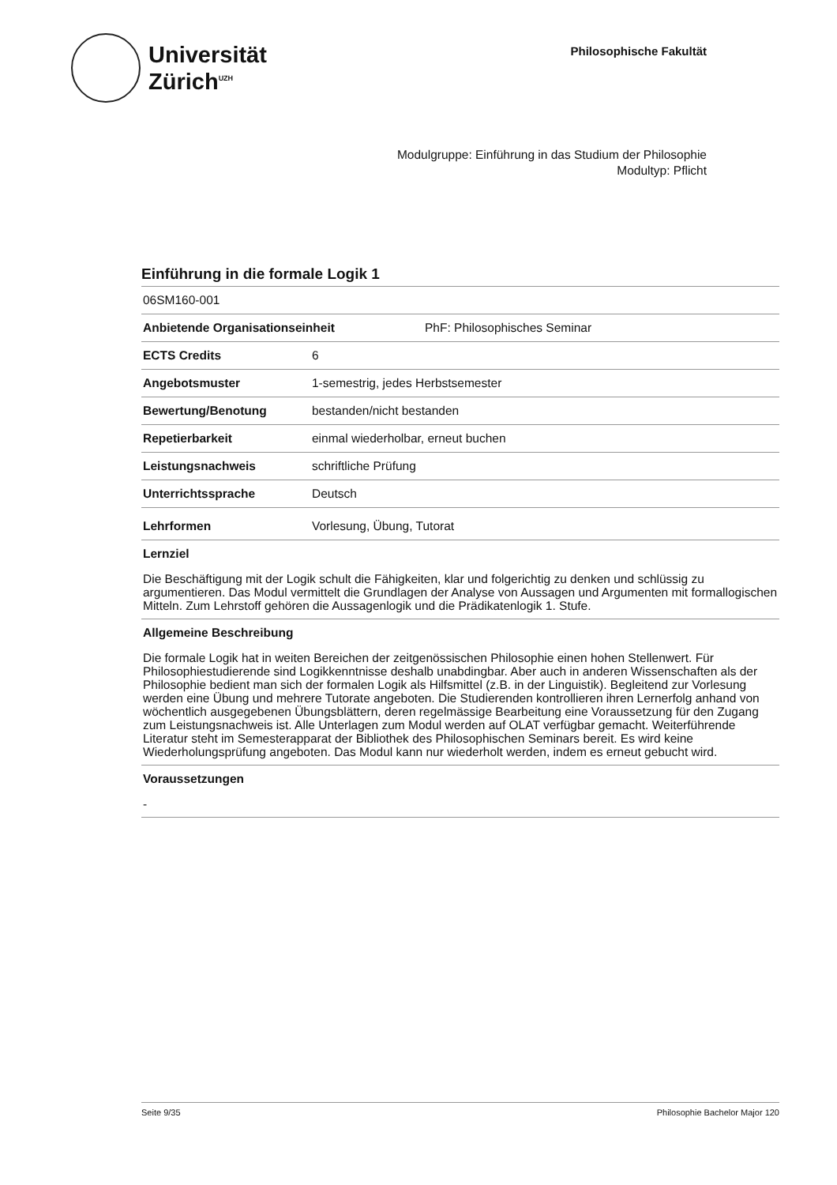Universität
Zürich<sup>UZH</sup>
Philosophische Fakultät
Modulgruppe: Einführung in das Studium der Philosophie
Modultyp: Pflicht
Einführung in die formale Logik 1
06SM160-001
Anbietende Organisationseinheit PhF: Philosophisches Seminar
ECTS Credits 6
Angebotsmuster 1-semestrig, jedes Herbstsemester
Bewertung/Benotung bestanden/nicht bestanden
Repetierbarkeit einmal wiederholbar, erneut buchen
Leistungsnachweis schriftliche Prüfung
Unterrichtssprache Deutsch
Lehrformen Vorlesung, Übung, Tutorat
Lernziel
Die Beschäftigung mit der Logik schult die Fähigkeiten, klar und folgerichtig zu denken und schlüssig zu argumentieren. Das Modul vermittelt die Grundlagen der Analyse von Aussagen und Argumenten mit formallogischen Mitteln. Zum Lehrstoff gehören die Aussagenlogik und die Prädikatenlogik 1. Stufe.
Allgemeine Beschreibung
Die formale Logik hat in weiten Bereichen der zeitgenössischen Philosophie einen hohen Stellenwert. Für Philosophiestudierende sind Logikkenntnisse deshalb unabdingbar. Aber auch in anderen Wissenschaften als der Philosophie bedient man sich der formalen Logik als Hilfsmittel (z.B. in der Linguistik). Begleitend zur Vorlesung werden eine Übung und mehrere Tutorate angeboten. Die Studierenden kontrollieren ihren Lernerfolg anhand von wöchentlich ausgegebenen Übungsblättern, deren regelmässige Bearbeitung eine Voraussetzung für den Zugang zum Leistungsnachweis ist. Alle Unterlagen zum Modul werden auf OLAT verfügbar gemacht. Weiterführende Literatur steht im Semesterapparat der Bibliothek des Philosophischen Seminars bereit. Es wird keine Wiederholungsprüfung angeboten. Das Modul kann nur wiederholt werden, indem es erneut gebucht wird.
Voraussetzungen
-
Seite 9/35 Philosophie Bachelor Major 120